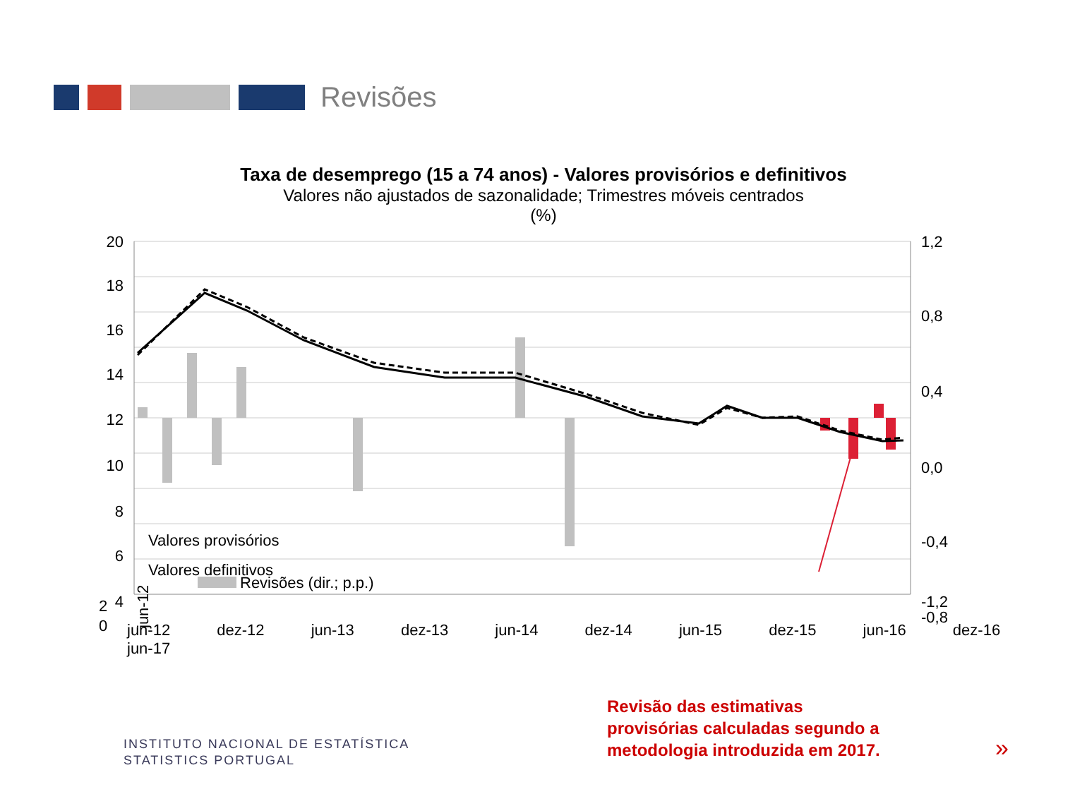Revisões
Taxa de desemprego (15 a 74 anos) - Valores provisórios e definitivos
Valores não ajustados de sazonalidade; Trimestres móveis centrados
(%)
20
18
16
14
12
10
8
6
4
1,2
0,8
0,4
0,0
-0,4
-0,8
Revisões (dir.; p.p.)
jun-12
Valores provisórios
Valores definitivos
2
0
-1,2
jun-12 dez-12 jun-13 dez-13 jun-14 dez-14 jun-15 dez-15 jun-16 dez-16 jun-17
INSTITUTO NACIONAL DE ESTATÍSTICA
STATISTICS PORTUGAL
Revisão das estimativas
provisórias calculadas segundo a
metodologia introduzida em 2017.
»